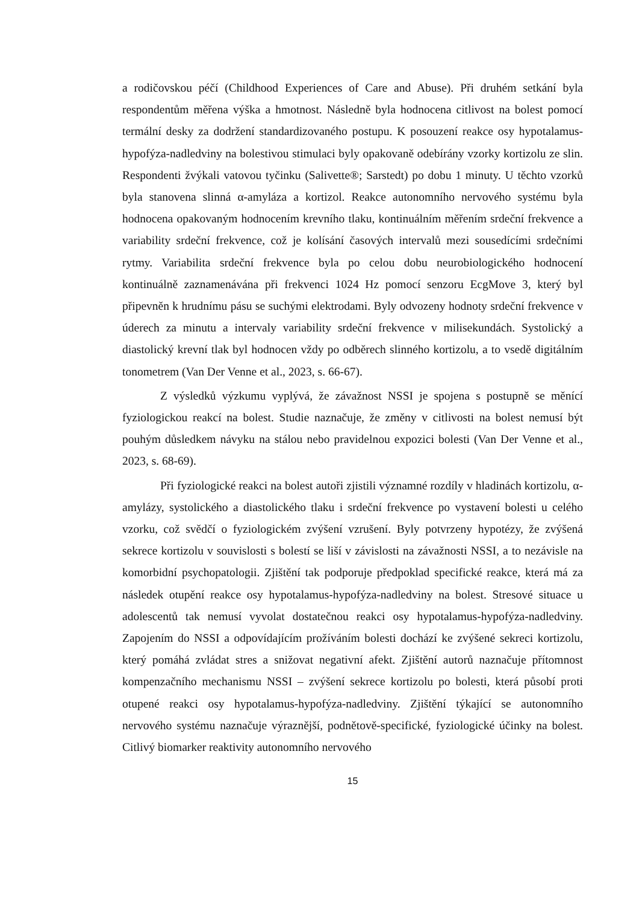a rodičovskou péčí (Childhood Experiences of Care and Abuse). Při druhém setkání byla respondentům měřena výška a hmotnost. Následně byla hodnocena citlivost na bolest pomocí termální desky za dodržení standardizovaného postupu. K posouzení reakce osy hypotalamus-hypofýza-nadledviny na bolestivou stimulaci byly opakovaně odebírány vzorky kortizolu ze slin. Respondenti žvýkali vatovou tyčinku (Salivette®; Sarstedt) po dobu 1 minuty. U těchto vzorků byla stanovena slinná α-amyláza a kortizol. Reakce autonomního nervového systému byla hodnocena opakovaným hodnocením krevního tlaku, kontinuálním měřením srdeční frekvence a variability srdeční frekvence, což je kolísání časových intervalů mezi sousedícími srdečními rytmy. Variabilita srdeční frekvence byla po celou dobu neurobiologického hodnocení kontinuálně zaznamenávána při frekvenci 1024 Hz pomocí senzoru EcgMove 3, který byl připevněn k hrudnímu pásu se suchými elektrodami. Byly odvozeny hodnoty srdeční frekvence v úderech za minutu a intervaly variability srdeční frekvence v milisekundách. Systolický a diastolický krevní tlak byl hodnocen vždy po odběrech slinného kortizolu, a to vsedě digitálním tonometrem (Van Der Venne et al., 2023, s. 66-67).
Z výsledků výzkumu vyplývá, že závažnost NSSI je spojena s postupně se měnící fyziologickou reakcí na bolest. Studie naznačuje, že změny v citlivosti na bolest nemusí být pouhým důsledkem návyku na stálou nebo pravidelnou expozici bolesti (Van Der Venne et al., 2023, s. 68-69).
Při fyziologické reakci na bolest autoři zjistili významné rozdíly v hladinách kortizolu, α-amylázy, systolického a diastolického tlaku i srdeční frekvence po vystavení bolesti u celého vzorku, což svědčí o fyziologickém zvýšení vzrušení. Byly potvrzeny hypotézy, že zvýšená sekrece kortizolu v souvislosti s bolestí se liší v závislosti na závažnosti NSSI, a to nezávisle na komorbidní psychopatologii. Zjištění tak podporuje předpoklad specifické reakce, která má za následek otupění reakce osy hypotalamus-hypofýza-nadledviny na bolest. Stresové situace u adolescentů tak nemusí vyvolat dostatečnou reakci osy hypotalamus-hypofýza-nadledviny. Zapojením do NSSI a odpovídajícím prožíváním bolesti dochází ke zvýšené sekreci kortizolu, který pomáhá zvládat stres a snižovat negativní afekt. Zjištění autorů naznačuje přítomnost kompenzačního mechanismu NSSI – zvýšení sekrece kortizolu po bolesti, která působí proti otupené reakci osy hypotalamus-hypofýza-nadledviny. Zjištění týkající se autonomního nervového systému naznačuje výraznější, podnětově-specifické, fyziologické účinky na bolest. Citlivý biomarker reaktivity autonomního nervového
15